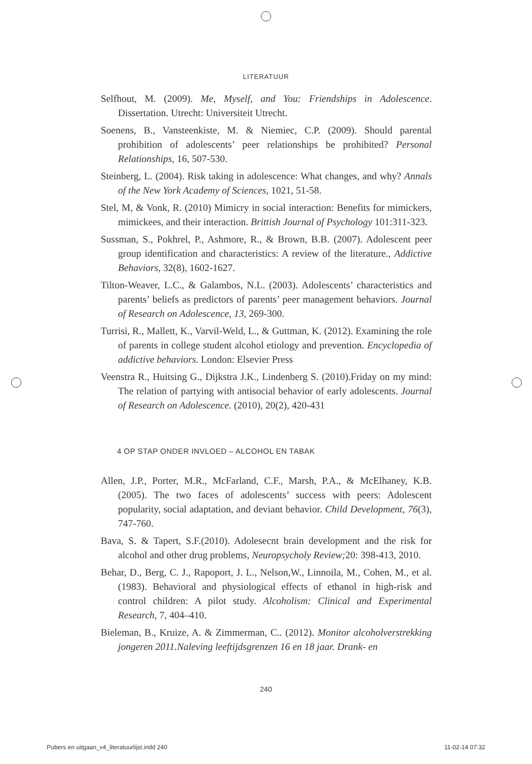LITERATUUR
Selfhout, M. (2009). Me, Myself, and You: Friendships in Adolescence. Dissertation. Utrecht: Universiteit Utrecht.
Soenens, B., Vansteenkiste, M. & Niemiec, C.P. (2009). Should parental prohibition of adolescents’ peer relationships be prohibited? Personal Relationships, 16, 507-530.
Steinberg, L. (2004). Risk taking in adolescence: What changes, and why? Annals of the New York Academy of Sciences, 1021, 51-58.
Stel, M, & Vonk, R. (2010) Mimicry in social interaction: Benefits for mimickers, mimickees, and their interaction. Brittish Journal of Psychology 101:311-323.
Sussman, S., Pokhrel, P., Ashmore, R., & Brown, B.B. (2007). Adolescent peer group identification and characteristics: A review of the literature., Addictive Behaviors, 32(8), 1602-1627.
Tilton-Weaver, L.C., & Galambos, N.L. (2003). Adolescents’ characteristics and parents’ beliefs as predictors of parents’ peer management behaviors. Journal of Research on Adolescence, 13, 269-300.
Turrisi, R., Mallett, K., Varvil-Weld, L., & Guttman, K. (2012). Examining the role of parents in college student alcohol etiology and prevention. Encyclopedia of addictive behaviors. London: Elsevier Press
Veenstra R., Huitsing G., Dijkstra J.K., Lindenberg S. (2010).Friday on my mind: The relation of partying with antisocial behavior of early adolescents. Journal of Research on Adolescence. (2010), 20(2), 420-431
4 OP STAP ONDER INVLOED – ALCOHOL EN TABAK
Allen, J.P., Porter, M.R., McFarland, C.F., Marsh, P.A., & McElhaney, K.B. (2005). The two faces of adolescents’ success with peers: Adolescent popularity, social adaptation, and deviant behavior. Child Development, 76(3), 747-760.
Bava, S. & Tapert, S.F.(2010). Adolesecnt brain development and the risk for alcohol and other drug problems, Neuropsycholy Review; 20: 398-413, 2010.
Behar, D., Berg, C. J., Rapoport, J. L., Nelson,W., Linnoila, M., Cohen, M., et al. (1983). Behavioral and physiological effects of ethanol in high-risk and control children: A pilot study. Alcoholism: Clinical and Experimental Research, 7, 404–410.
Bieleman, B., Kruize, A. & Zimmerman, C.. (2012). Monitor alcoholverstrekking jongeren 2011.Naleving leeftijdsgrenzen 16 en 18 jaar. Drank- en
240
Pubers en uitgaan_v4_literatuurlijst.indd 240 11-02-14 07:32